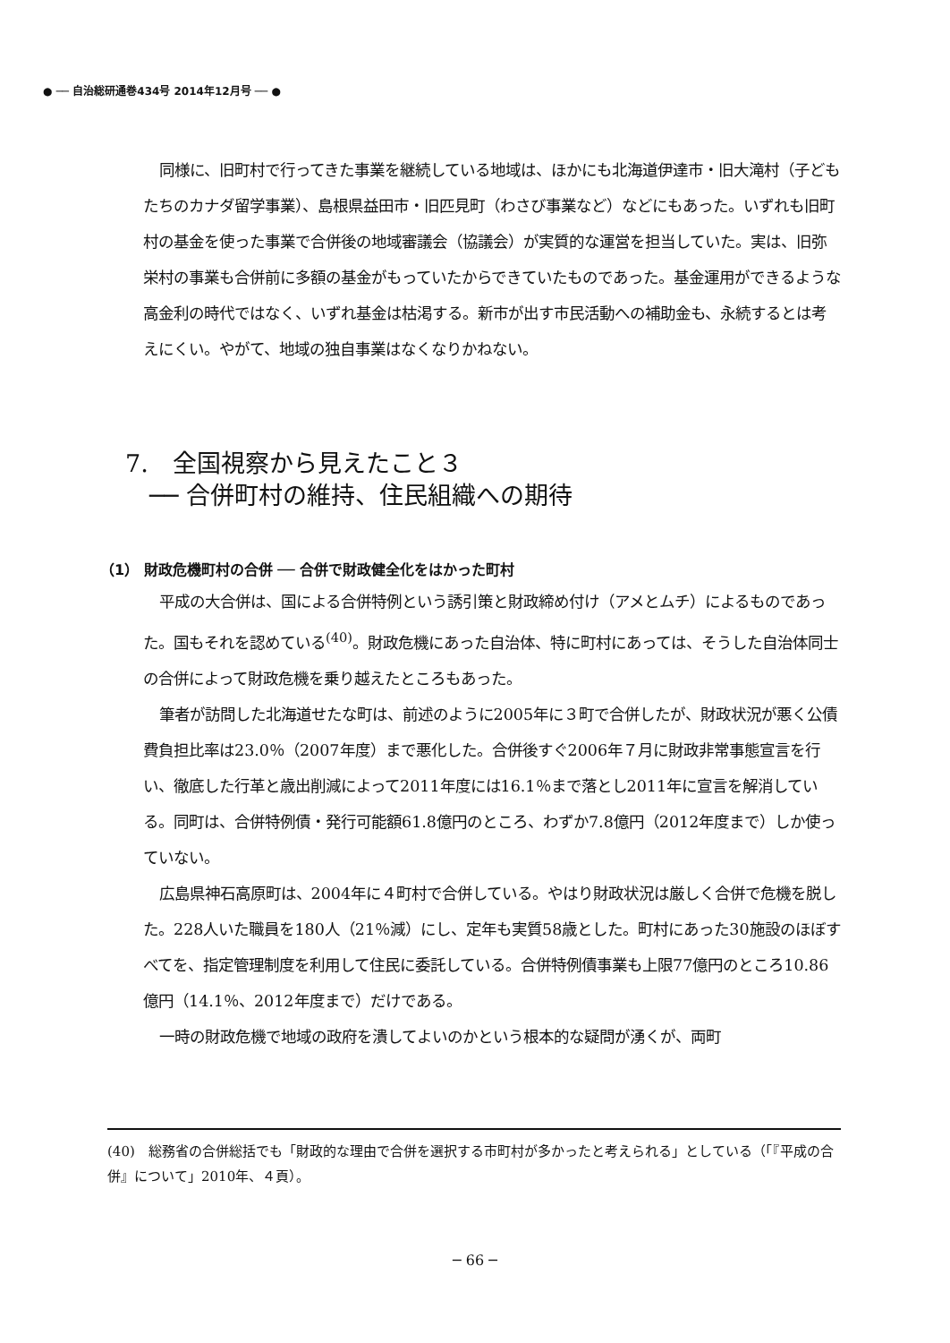● ── 自治総研通巻434号 2014年12月号 ── ●
同様に、旧町村で行ってきた事業を継続している地域は、ほかにも北海道伊達市・旧大滝村（子どもたちのカナダ留学事業）、島根県益田市・旧匹見町（わさび事業など）などにもあった。いずれも旧町村の基金を使った事業で合併後の地域審議会（協議会）が実質的な運営を担当していた。実は、旧弥栄村の事業も合併前に多額の基金がもっていたからできていたものであった。基金運用ができるような高金利の時代ではなく、いずれ基金は枯渇する。新市が出す市民活動への補助金も、永続するとは考えにくい。やがて、地域の独自事業はなくなりかねない。
7.　全国視察から見えたこと３
　── 合併町村の維持、住民組織への期待
（1） 財政危機町村の合併 ── 合併で財政健全化をはかった町村
平成の大合併は、国による合併特例という誘引策と財政締め付け（アメとムチ）によるものであった。国もそれを認めている<sup>(40)</sup>。財政危機にあった自治体、特に町村にあっては、そうした自治体同士の合併によって財政危機を乗り越えたところもあった。
筆者が訪問した北海道せたな町は、前述のように2005年に３町で合併したが、財政状況が悪く公債費負担比率は23.0％（2007年度）まで悪化した。合併後すぐ2006年７月に財政非常事態宣言を行い、徹底した行革と歳出削減によって2011年度には16.1％まで落とし2011年に宣言を解消している。同町は、合併特例債・発行可能額61.8億円のところ、わずか7.8億円（2012年度まで）しか使っていない。
広島県神石高原町は、2004年に４町村で合併している。やはり財政状況は厳しく合併で危機を脱した。228人いた職員を180人（21％減）にし、定年も実質58歳とした。町村にあった30施設のほぼすべてを、指定管理制度を利用して住民に委託している。合併特例債事業も上限77億円のところ10.86億円（14.1％、2012年度まで）だけである。
一時の財政危機で地域の政府を潰してよいのかという根本的な疑問が湧くが、両町
(40)　総務省の合併総括でも「財政的な理由で合併を選択する市町村が多かったと考えられる」としている（「『平成の合併』について」2010年、４頁）。
─ 66 ─